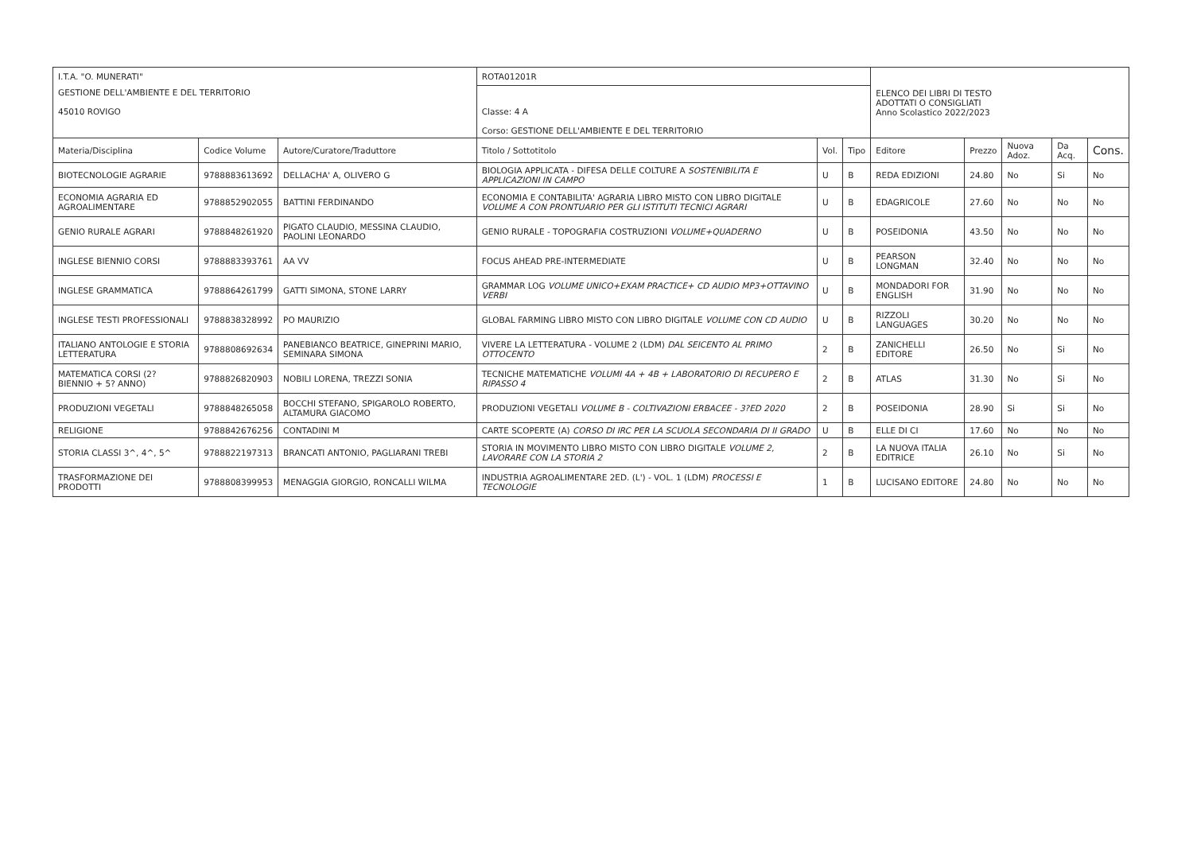| I.T.A. "O. MUNERATI" | | | ROTA01201R | | | ELENCO DEI LIBRI DI TESTO ADOTTATI O CONSIGLIATI Anno Scolastico 2022/2023 | | | | |
| GESTIONE DELL'AMBIENTE E DEL TERRITORIO 45010 ROVIGO | | | Classe: 4 A Corso: GESTIONE DELL'AMBIENTE E DEL TERRITORIO | | | | | | | |
| Materia/Disciplina | Codice Volume | Autore/Curatore/Traduttore | Titolo / Sottotitolo | Vol. | Tipo | Editore | Prezzo | Nuova Adoz. | Da Acq. | Cons. |
| BIOTECNOLOGIE AGRARIE | 9788883613692 | DELLACHA' A, OLIVERO G | BIOLOGIA APPLICATA - DIFESA DELLE COLTURE A SOSTENIBILITA E APPLICAZIONI IN CAMPO | U | B | REDA EDIZIONI | 24.80 | No | Si | No |
| ECONOMIA AGRARIA ED AGROALIMENTARE | 9788852902055 | BATTINI FERDINANDO | ECONOMIA E CONTABILITA' AGRARIA LIBRO MISTO CON LIBRO DIGITALE VOLUME A CON PRONTUARIO PER GLI ISTITUTI TECNICI AGRARI | U | B | EDAGRICOLE | 27.60 | No | No | No |
| GENIO RURALE AGRARI | 9788848261920 | PIGATO CLAUDIO, MESSINA CLAUDIO, PAOLINI LEONARDO | GENIO RURALE - TOPOGRAFIA COSTRUZIONI VOLUME+QUADERNO | U | B | POSEIDONIA | 43.50 | No | No | No |
| INGLESE BIENNIO CORSI | 9788883393761 | AA VV | FOCUS AHEAD PRE-INTERMEDIATE | U | B | PEARSON LONGMAN | 32.40 | No | No | No |
| INGLESE GRAMMATICA | 9788864261799 | GATTI SIMONA, STONE LARRY | GRAMMAR LOG VOLUME UNICO+EXAM PRACTICE+ CD AUDIO MP3+OTTAVINO VERBI | U | B | MONDADORI FOR ENGLISH | 31.90 | No | No | No |
| INGLESE TESTI PROFESSIONALI | 9788838328992 | PO MAURIZIO | GLOBAL FARMING LIBRO MISTO CON LIBRO DIGITALE VOLUME CON CD AUDIO | U | B | RIZZOLI LANGUAGES | 30.20 | No | No | No |
| ITALIANO ANTOLOGIE E STORIA LETTERATURA | 9788808692634 | PANEBIANCO BEATRICE, GINEPRINI MARIO, SEMINARA SIMONA | VIVERE LA LETTERATURA - VOLUME 2 (LDM) DAL SEICENTO AL PRIMO OTTOCENTO | 2 | B | ZANICHELLI EDITORE | 26.50 | No | Si | No |
| MATEMATICA CORSI (2? BIENNIO + 5? ANNO) | 9788826820903 | NOBILI LORENA, TREZZI SONIA | TECNICHE MATEMATICHE VOLUMI 4A + 4B + LABORATORIO DI RECUPERO E RIPASSO 4 | 2 | B | ATLAS | 31.30 | No | Si | No |
| PRODUZIONI VEGETALI | 9788848265058 | BOCCHI STEFANO, SPIGAROLO ROBERTO, ALTAMURA GIACOMO | PRODUZIONI VEGETALI VOLUME B - COLTIVAZIONI ERBACEE - 3?ED 2020 | 2 | B | POSEIDONIA | 28.90 | Si | Si | No |
| RELIGIONE | 9788842676256 | CONTADINI M | CARTE SCOPERTE (A) CORSO DI IRC PER LA SCUOLA SECONDARIA DI II GRADO | U | B | ELLE DI CI | 17.60 | No | No | No |
| STORIA CLASSI 3^, 4^, 5^ | 9788822197313 | BRANCATI ANTONIO, PAGLIARANI TREBI | STORIA IN MOVIMENTO LIBRO MISTO CON LIBRO DIGITALE VOLUME 2, LAVORARE CON LA STORIA 2 | 2 | B | LA NUOVA ITALIA EDITRICE | 26.10 | No | Si | No |
| TRASFORMAZIONE DEI PRODOTTI | 9788808399953 | MENAGGIA GIORGIO, RONCALLI WILMA | INDUSTRIA AGROALIMENTARE 2ED. (L') - VOL. 1 (LDM) PROCESSI E TECNOLOGIE | 1 | B | LUCISANO EDITORE | 24.80 | No | No | No |